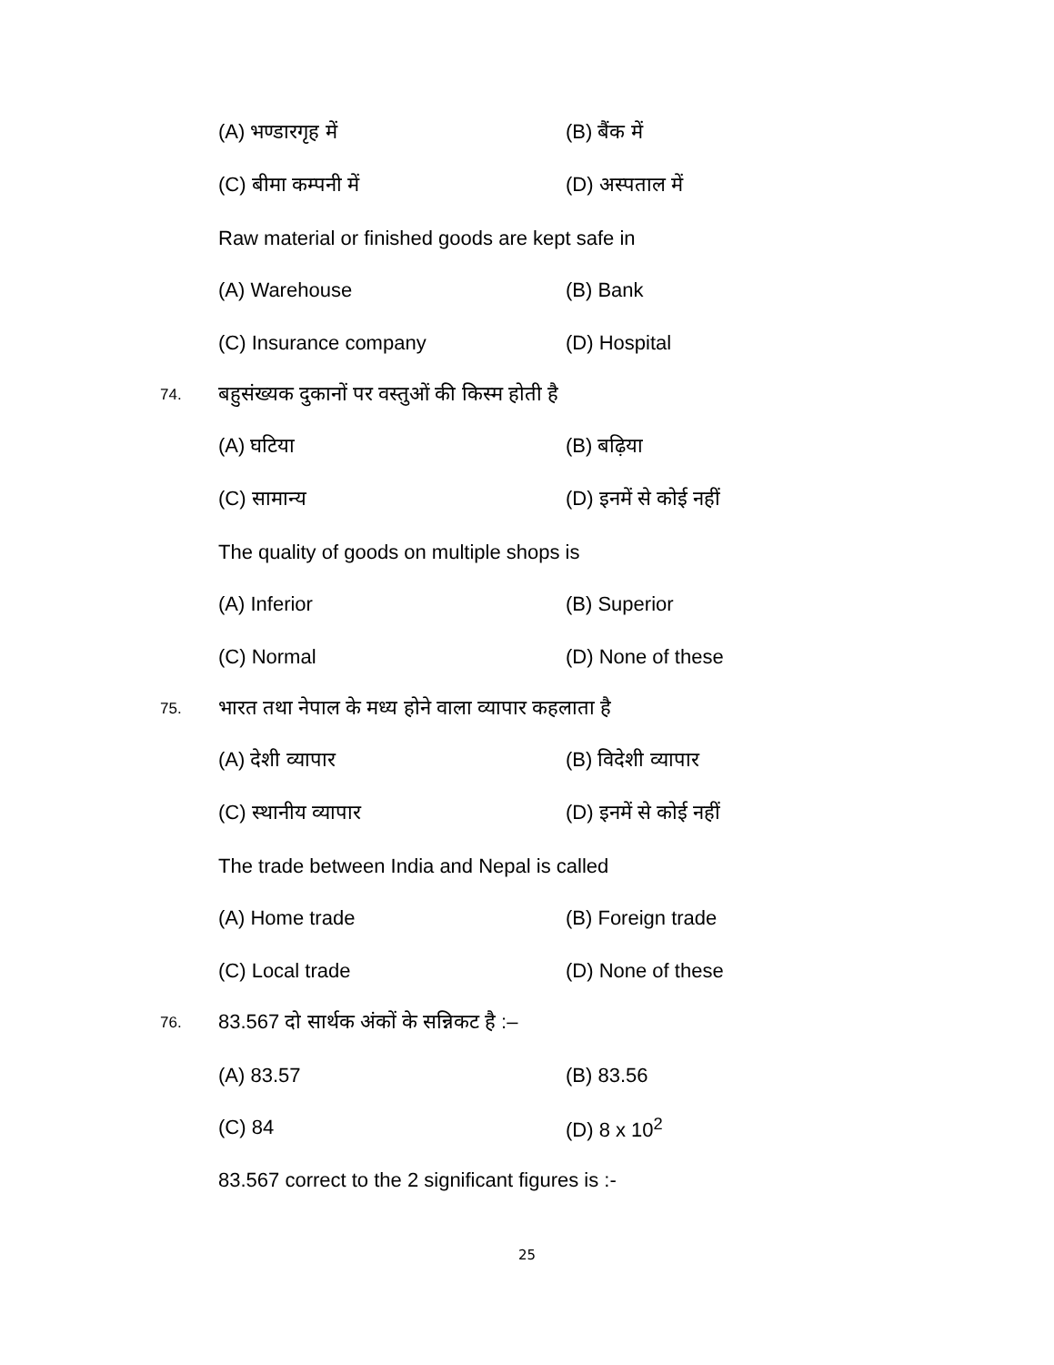(A) भण्डारगृह में (B) बैंक में
(C) बीमा कम्पनी में (D) अस्पताल में
Raw material or finished goods are kept safe in
(A) Warehouse (B) Bank
(C) Insurance company (D) Hospital
74. बहुसंख्यक दुकानों पर वस्तुओं की किस्म होती है
(A) घटिया (B) बढ़िया
(C) सामान्य (D) इनमें से कोई नहीं
The quality of goods on multiple shops is
(A) Inferior (B) Superior
(C) Normal (D) None of these
75. भारत तथा नेपाल के मध्य होने वाला व्यापार कहलाता है
(A) देशी व्यापार (B) विदेशी व्यापार
(C) स्थानीय व्यापार (D) इनमें से कोई नहीं
The trade between India and Nepal is called
(A) Home trade (B) Foreign trade
(C) Local trade (D) None of these
76. 83.567 दो सार्थक अंकों के सन्निकट है :–
(A) 83.57 (B) 83.56
(C) 84 (D) 8 x 10<sup>2</sup>
83.567 correct to the 2 significant figures is :-
25